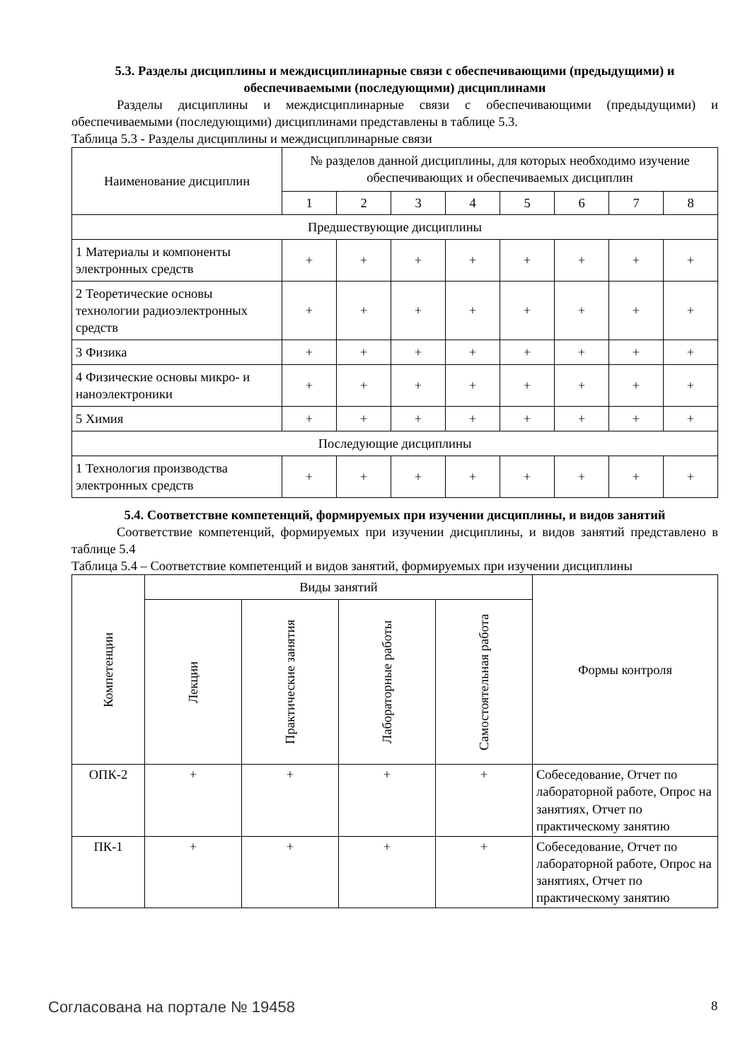5.3. Разделы дисциплины и междисциплинарные связи с обеспечивающими (предыдущими) и обеспечиваемыми (последующими) дисциплинами
Разделы дисциплины и междисциплинарные связи с обеспечивающими (предыдущими) и обеспечиваемыми (последующими) дисциплинами представлены в таблице 5.3.
Таблица 5.3 - Разделы дисциплины и междисциплинарные связи
| Наименование дисциплин | № разделов данной дисциплины, для которых необходимо изучение обеспечивающих и обеспечиваемых дисциплин | | | | | | | |
| --- | --- | --- | --- | --- | --- | --- | --- | --- |
| | 1 | 2 | 3 | 4 | 5 | 6 | 7 | 8 |
| Предшествующие дисциплины | | | | | | | | |
| 1 Материалы и компоненты электронных средств | + | + | + | + | + | + | + | + |
| 2 Теоретические основы технологии радиоэлектронных средств | + | + | + | + | + | + | + | + |
| 3 Физика | + | + | + | + | + | + | + | + |
| 4 Физические основы микро- и наноэлектроники | + | + | + | + | + | + | + | + |
| 5 Химия | + | + | + | + | + | + | + | + |
| Последующие дисциплины | | | | | | | | |
| 1 Технология производства электронных средств | + | + | + | + | + | + | + | + |
5.4. Соответствие компетенций, формируемых при изучении дисциплины, и видов занятий
Соответствие компетенций, формируемых при изучении дисциплины, и видов занятий представлено в таблице 5.4
Таблица 5.4 – Соответствие компетенций и видов занятий, формируемых при изучении дисциплины
| Компетенции | Виды занятий | | | | Формы контроля |
| --- | --- | --- | --- | --- | --- |
| | Лекции | Практические занятия | Лабораторные работы | Самостоятельная работа | |
| ОПК-2 | + | + | + | + | Собеседование, Отчет по лабораторной работе, Опрос на занятиях, Отчет по практическому занятию |
| ПК-1 | + | + | + | + | Собеседование, Отчет по лабораторной работе, Опрос на занятиях, Отчет по практическому занятию |
Согласована на портале № 19458 8